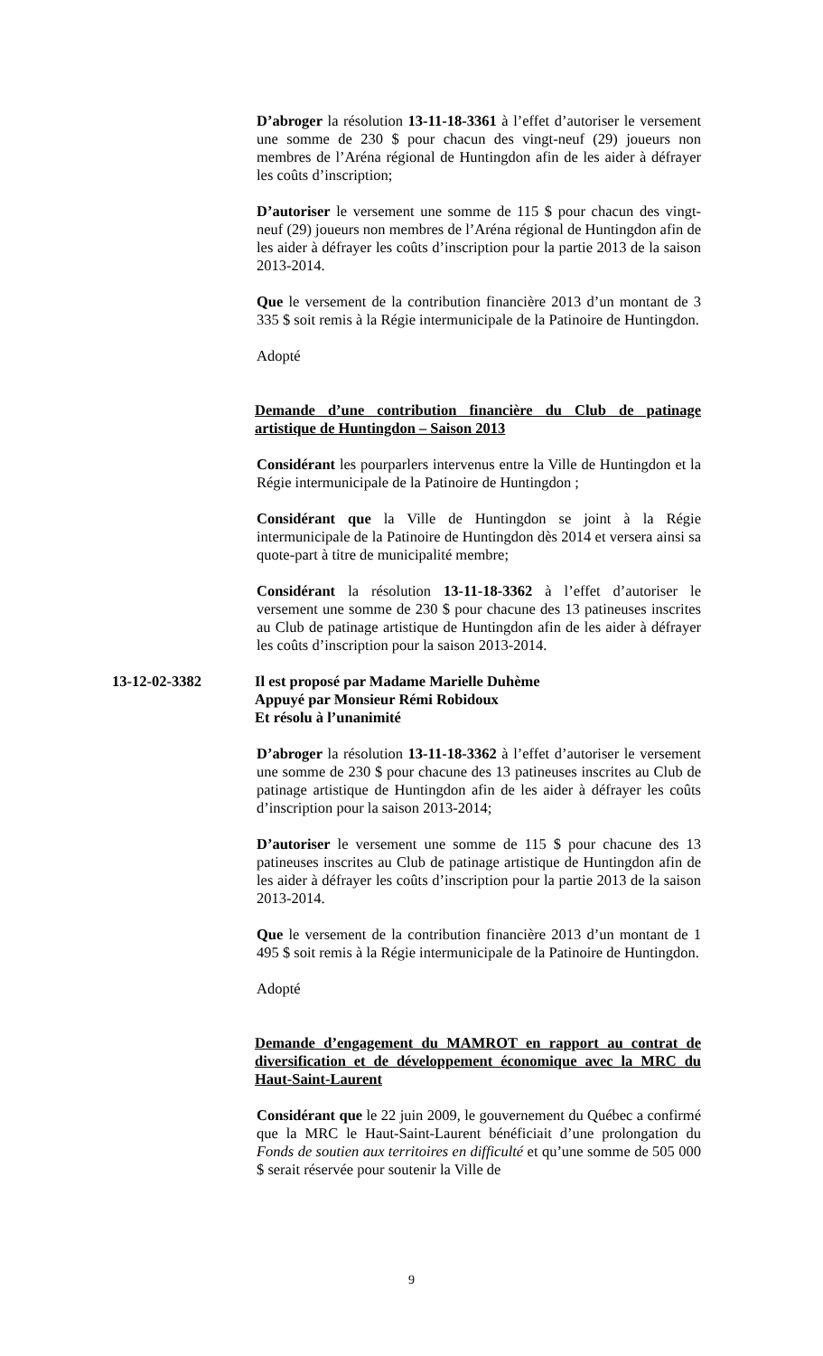D’abroger la résolution 13-11-18-3361 à l’effet d’autoriser le versement une somme de 230 $ pour chacun des vingt-neuf (29) joueurs non membres de l’Aréna régional de Huntingdon afin de les aider à défrayer les coûts d’inscription;
D’autoriser le versement une somme de 115 $ pour chacun des vingt-neuf (29) joueurs non membres de l’Aréna régional de Huntingdon afin de les aider à défrayer les coûts d’inscription pour la partie 2013 de la saison 2013-2014.
Que le versement de la contribution financière 2013 d’un montant de 3 335 $ soit remis à la Régie intermunicipale de la Patinoire de Huntingdon.
Adopté
Demande d’une contribution financière du Club de patinage artistique de Huntingdon – Saison 2013
Considérant les pourparlers intervenus entre la Ville de Huntingdon et la Régie intermunicipale de la Patinoire de Huntingdon ;
Considérant que la Ville de Huntingdon se joint à la Régie intermunicipale de la Patinoire de Huntingdon dès 2014 et versera ainsi sa quote-part à titre de municipalité membre;
Considérant la résolution 13-11-18-3362 à l’effet d’autoriser le versement une somme de 230 $ pour chacune des 13 patineuses inscrites au Club de patinage artistique de Huntingdon afin de les aider à défrayer les coûts d’inscription pour la saison 2013-2014.
13-12-02-3382 Il est proposé par Madame Marielle Duhème
Appuyé par Monsieur Rémi Robidoux
Et résolu à l’unanimité
D’abroger la résolution 13-11-18-3362 à l’effet d’autoriser le versement une somme de 230 $ pour chacune des 13 patineuses inscrites au Club de patinage artistique de Huntingdon afin de les aider à défrayer les coûts d’inscription pour la saison 2013-2014;
D’autoriser le versement une somme de 115 $ pour chacune des 13 patineuses inscrites au Club de patinage artistique de Huntingdon afin de les aider à défrayer les coûts d’inscription pour la partie 2013 de la saison 2013-2014.
Que le versement de la contribution financière 2013 d’un montant de 1 495 $ soit remis à la Régie intermunicipale de la Patinoire de Huntingdon.
Adopté
Demande d’engagement du MAMROT en rapport au contrat de diversification et de développement économique avec la MRC du Haut-Saint-Laurent
Considérant que le 22 juin 2009, le gouvernement du Québec a confirmé que la MRC le Haut-Saint-Laurent bénéficiait d’une prolongation du Fonds de soutien aux territoires en difficulté et qu’une somme de 505 000 $ serait réservée pour soutenir la Ville de
9